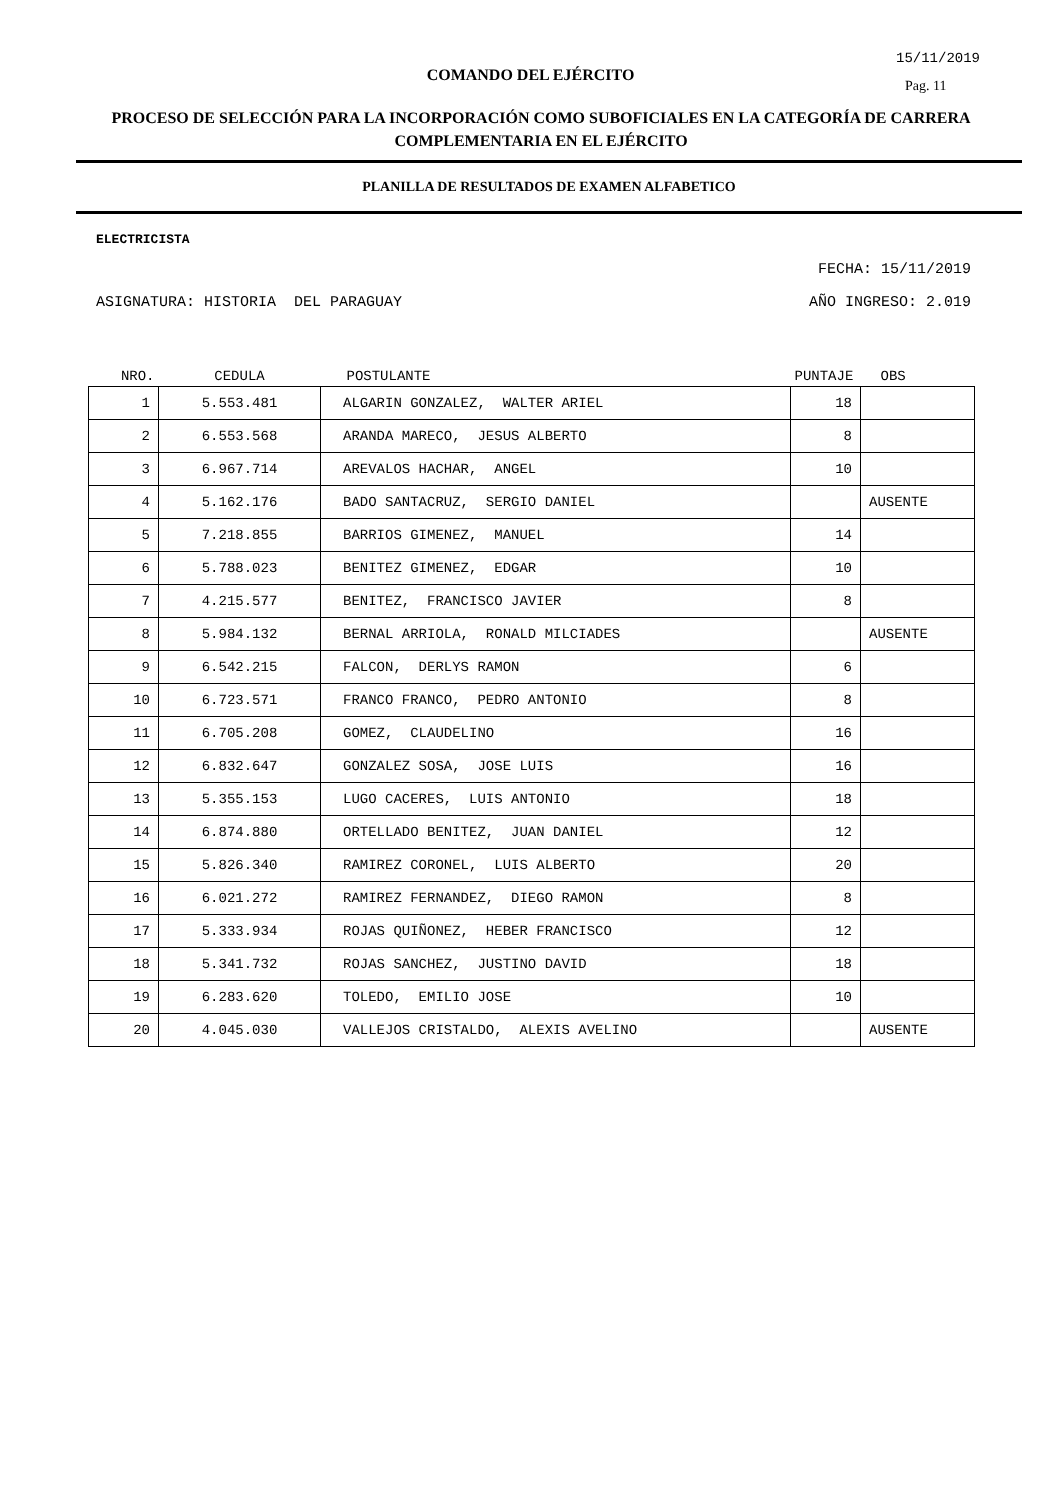15/11/2019
COMANDO DEL EJÉRCITO
Pag. 11
PROCESO DE SELECCIÓN PARA LA INCORPORACIÓN COMO SUBOFICIALES EN LA CATEGORÍA DE CARRERA COMPLEMENTARIA EN EL EJÉRCITO
PLANILLA DE RESULTADOS DE EXAMEN ALFABETICO
ELECTRICISTA
FECHA: 15/11/2019
ASIGNATURA: HISTORIA DEL PARAGUAY AÑO INGRESO: 2.019
| NRO. | CEDULA | POSTULANTE | PUNTAJE | OBS |
| --- | --- | --- | --- | --- |
| 1 | 5.553.481 | ALGARIN GONZALEZ, WALTER ARIEL | 18 | |
| 2 | 6.553.568 | ARANDA MARECO, JESUS ALBERTO | 8 | |
| 3 | 6.967.714 | AREVALOS HACHAR, ANGEL | 10 | |
| 4 | 5.162.176 | BADO SANTACRUZ, SERGIO DANIEL | | AUSENTE |
| 5 | 7.218.855 | BARRIOS GIMENEZ, MANUEL | 14 | |
| 6 | 5.788.023 | BENITEZ GIMENEZ, EDGAR | 10 | |
| 7 | 4.215.577 | BENITEZ, FRANCISCO JAVIER | 8 | |
| 8 | 5.984.132 | BERNAL ARRIOLA, RONALD MILCIADES | | AUSENTE |
| 9 | 6.542.215 | FALCON, DERLYS RAMON | 6 | |
| 10 | 6.723.571 | FRANCO FRANCO, PEDRO ANTONIO | 8 | |
| 11 | 6.705.208 | GOMEZ, CLAUDELINO | 16 | |
| 12 | 6.832.647 | GONZALEZ SOSA, JOSE LUIS | 16 | |
| 13 | 5.355.153 | LUGO CACERES, LUIS ANTONIO | 18 | |
| 14 | 6.874.880 | ORTELLADO BENITEZ, JUAN DANIEL | 12 | |
| 15 | 5.826.340 | RAMIREZ CORONEL, LUIS ALBERTO | 20 | |
| 16 | 6.021.272 | RAMIREZ FERNANDEZ, DIEGO RAMON | 8 | |
| 17 | 5.333.934 | ROJAS QUIÑONEZ, HEBER FRANCISCO | 12 | |
| 18 | 5.341.732 | ROJAS SANCHEZ, JUSTINO DAVID | 18 | |
| 19 | 6.283.620 | TOLEDO, EMILIO JOSE | 10 | |
| 20 | 4.045.030 | VALLEJOS CRISTALDO, ALEXIS AVELINO | | AUSENTE |